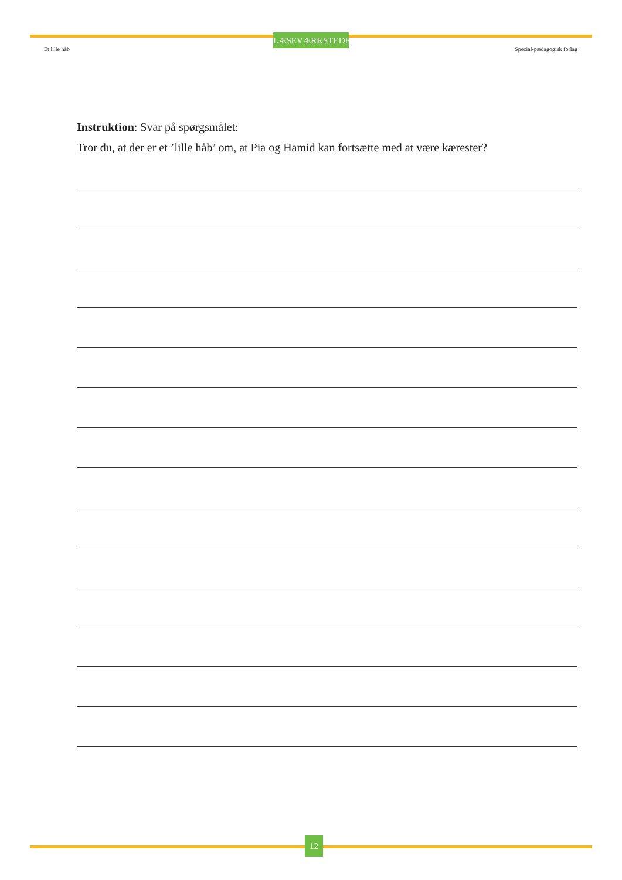LÆSEVÆRKSTEDET
Et lille håb Special-pædagogisk forlag
Instruktion: Svar på spørgsmålet:
Tror du, at der er et ’lille håb’ om, at Pia og Hamid kan fortsætte med at være kærester?
12